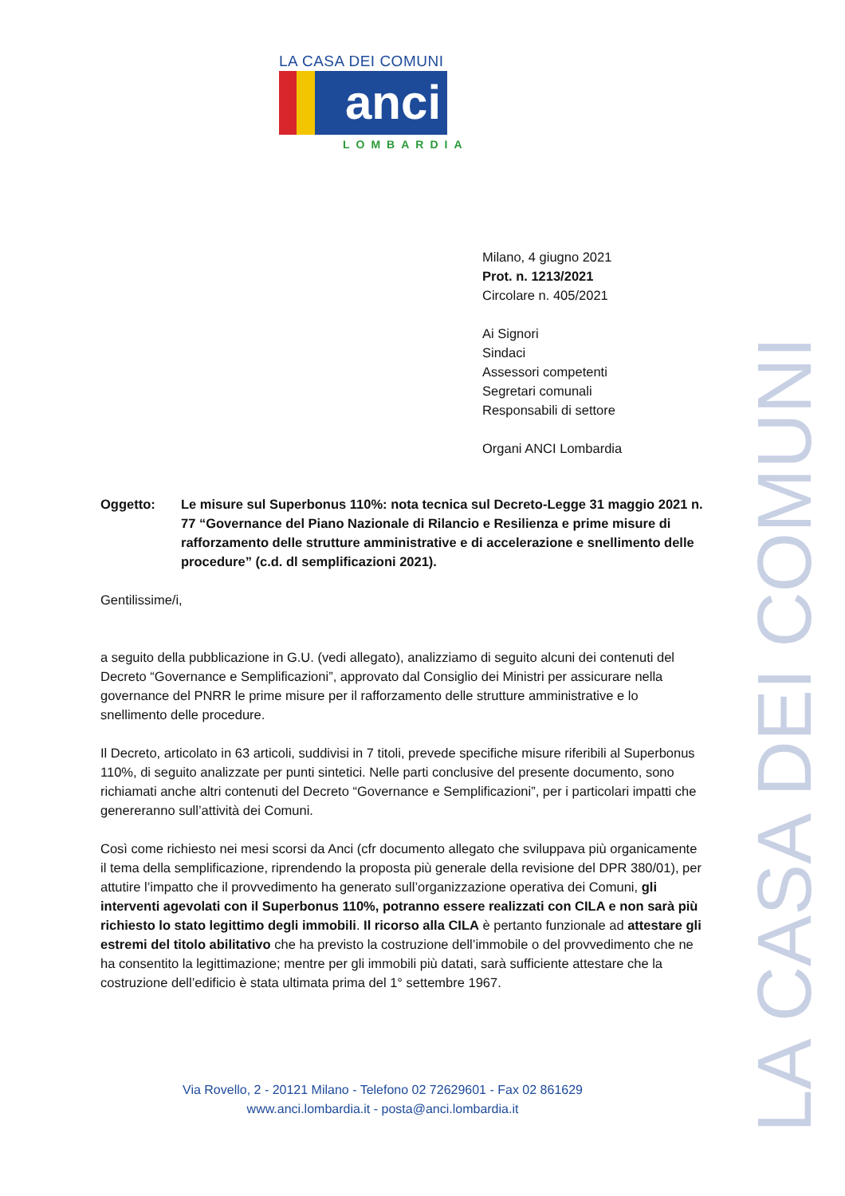LA CASA DEI COMUNI
anci
LOMBARDIA
Milano, 4 giugno 2021
Prot. n. 1213/2021
Circolare n. 405/2021
Ai Signori
Sindaci
Assessori competenti
Segretari comunali
Responsabili di settore
Organi ANCI Lombardia
Oggetto: Le misure sul Superbonus 110%: nota tecnica sul Decreto-Legge 31 maggio 2021 n. 77 “Governance del Piano Nazionale di Rilancio e Resilienza e prime misure di rafforzamento delle strutture amministrative e di accelerazione e snellimento delle procedure” (c.d. dl semplificazioni 2021).
Gentilissime/i,
a seguito della pubblicazione in G.U. (vedi allegato), analizziamo di seguito alcuni dei contenuti del Decreto “Governance e Semplificazioni”, approvato dal Consiglio dei Ministri per assicurare nella governance del PNRR le prime misure per il rafforzamento delle strutture amministrative e lo snellimento delle procedure.
Il Decreto, articolato in 63 articoli, suddivisi in 7 titoli, prevede specifiche misure riferibili al Superbonus 110%, di seguito analizzate per punti sintetici. Nelle parti conclusive del presente documento, sono richiamati anche altri contenuti del Decreto “Governance e Semplificazioni”, per i particolari impatti che genereranno sull’attività dei Comuni.
Così come richiesto nei mesi scorsi da Anci (cfr documento allegato che sviluppava più organicamente il tema della semplificazione, riprendendo la proposta più generale della revisione del DPR 380/01), per attutire l’impatto che il provvedimento ha generato sull’organizzazione operativa dei Comuni, gli interventi agevolati con il Superbonus 110%, potranno essere realizzati con CILA e non sarà più richiesto lo stato legittimo degli immobili. Il ricorso alla CILA è pertanto funzionale ad attestare gli estremi del titolo abilitativo che ha previsto la costruzione dell’immobile o del provvedimento che ne ha consentito la legittimazione; mentre per gli immobili più datati, sarà sufficiente attestare che la costruzione dell’edificio è stata ultimata prima del 1° settembre 1967.
Via Rovello, 2 - 20121 Milano - Telefono 02 72629601 - Fax 02 861629
www.anci.lombardia.it - posta@anci.lombardia.it
LA CASA DEI COMUNI